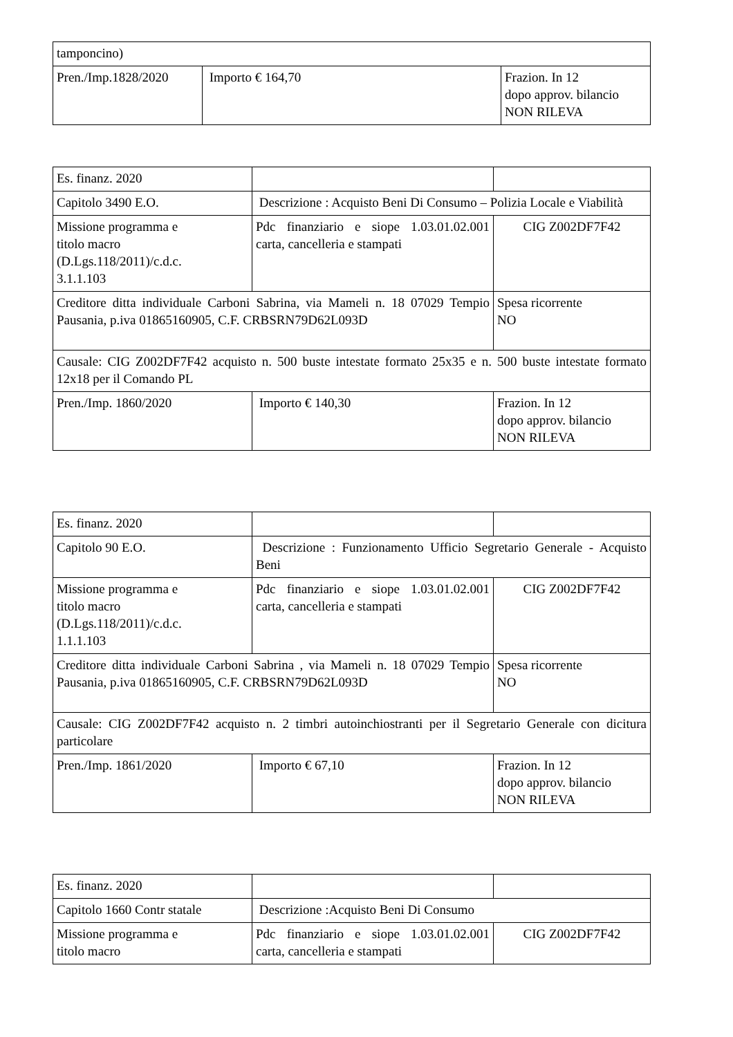| tamponcino) | | |
| Pren./Imp.1828/2020 | Importo € 164,70 | Frazion. In 12 dopo approv. bilancio NON RILEVA |
| Es. finanz. 2020 | | |
| Capitolo 3490 E.O. | Descrizione : Acquisto Beni Di Consumo – Polizia Locale e Viabilità | |
| Missione programma e titolo macro (D.Lgs.118/2011)/c.d.c. 3.1.1.103 | Pdc finanziario e siope 1.03.01.02.001 carta, cancelleria e stampati | CIG Z002DF7F42 |
| Creditore ditta individuale Carboni Sabrina, via Mameli n. 18 07029 Tempio Pausania, p.iva 01865160905, C.F. CRBSRN79D62L093D | | Spesa ricorrente NO |
| Causale: CIG Z002DF7F42 acquisto n. 500 buste intestate formato 25x35 e n. 500 buste intestate formato 12x18 per il Comando PL | | |
| Pren./Imp. 1860/2020 | Importo € 140,30 | Frazion. In 12 dopo approv. bilancio NON RILEVA |
| Es. finanz. 2020 | | |
| Capitolo 90 E.O. | Descrizione : Funzionamento Ufficio Segretario Generale - Acquisto Beni | |
| Missione programma e titolo macro (D.Lgs.118/2011)/c.d.c. 1.1.1.103 | Pdc finanziario e siope 1.03.01.02.001 carta, cancelleria e stampati | CIG Z002DF7F42 |
| Creditore ditta individuale Carboni Sabrina , via Mameli n. 18 07029 Tempio Pausania, p.iva 01865160905, C.F. CRBSRN79D62L093D | | Spesa ricorrente NO |
| Causale: CIG Z002DF7F42 acquisto n. 2 timbri autoinchiostranti per il Segretario Generale con dicitura particolare | | |
| Pren./Imp. 1861/2020 | Importo € 67,10 | Frazion. In 12 dopo approv. bilancio NON RILEVA |
| Es. finanz. 2020 | | |
| Capitolo 1660 Contr statale | Descrizione :Acquisto Beni Di Consumo | |
| Missione programma e titolo macro | Pdc finanziario e siope 1.03.01.02.001 carta, cancelleria e stampati | CIG Z002DF7F42 |